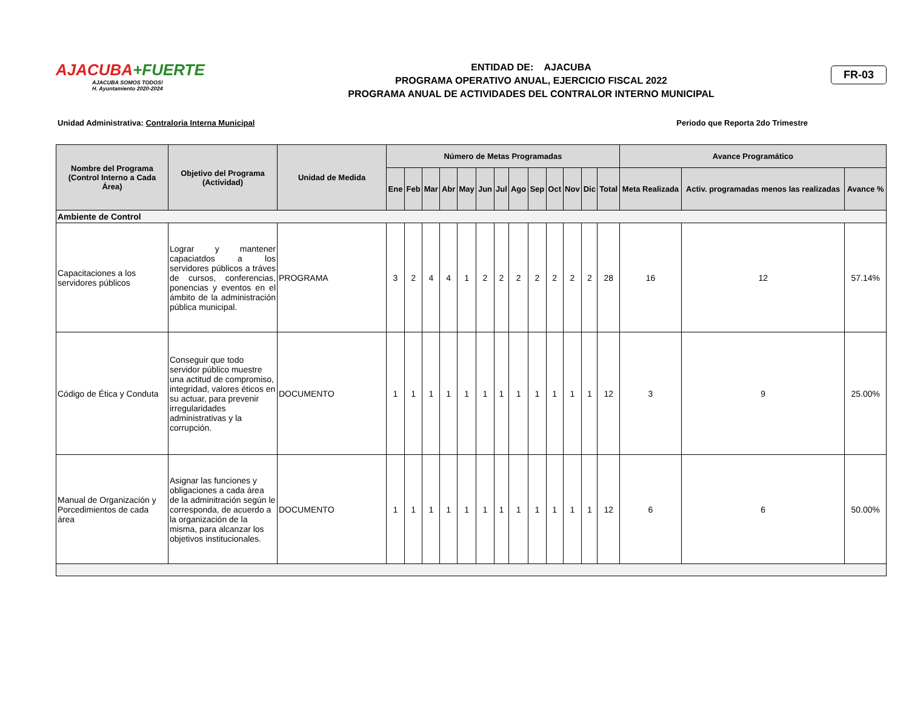AJACUBA+FUERTE
AJACUBA SOMOS TODOS!
H. Ayuntamiento 2020-2024
ENTIDAD DE: AJACUBA
PROGRAMA OPERATIVO ANUAL, EJERCICIO FISCAL 2022
PROGRAMA ANUAL DE ACTIVIDADES DEL CONTRALOR INTERNO MUNICIPAL
FR-03
Unidad Administrativa: Contraloria Interna Municipal
Periodo que Reporta 2do Trimestre
| Nombre del Programa (Control Interno a Cada Área) | Objetivo del Programa (Actividad) | Unidad de Medida | Número de Metas Programadas | | | | | | | | | | | | | Avance Programático | | |
| --- | --- | --- | --- | --- | --- | --- | --- | --- | --- | --- | --- | --- | --- | --- | --- | --- | --- | --- |
| | | | Ene | Feb | Mar | Abr | May | Jun | Jul | Ago | Sep | Oct | Nov | Dic | Total | Meta Realizada | Activ. programadas menos las realizadas | Avance % |
| Ambiente de Control | | | | | | | | | | | | | | | | | | |
| Capacitaciones a los servidores públicos | Lograr y mantener capaciatdos a los servidores públicos a tráves de cursos, conferencias, ponencias y eventos en el ámbito de la administración pública municipal. | PROGRAMA | 3 | 2 | 4 | 4 | 1 | 2 | 2 | 2 | 2 | 2 | 2 | 2 | 28 | 16 | 12 | 57.14% |
| Código de Ética y Conduta | Conseguir que todo servidor público muestre una actitud de compromiso, integridad, valores éticos en su actuar, para prevenir irregularidades administrativas y la corrupción. | DOCUMENTO | 1 | 1 | 1 | 1 | 1 | 1 | 1 | 1 | 1 | 1 | 1 | 1 | 12 | 3 | 9 | 25.00% |
| Manual de Organización y Porcedimientos de cada área | Asignar las funciones y obligaciones a cada área de la adminitración según le corresponda, de acuerdo a la organización de la misma, para alcanzar los objetivos institucionales. | DOCUMENTO | 1 | 1 | 1 | 1 | 1 | 1 | 1 | 1 | 1 | 1 | 1 | 1 | 12 | 6 | 6 | 50.00% |